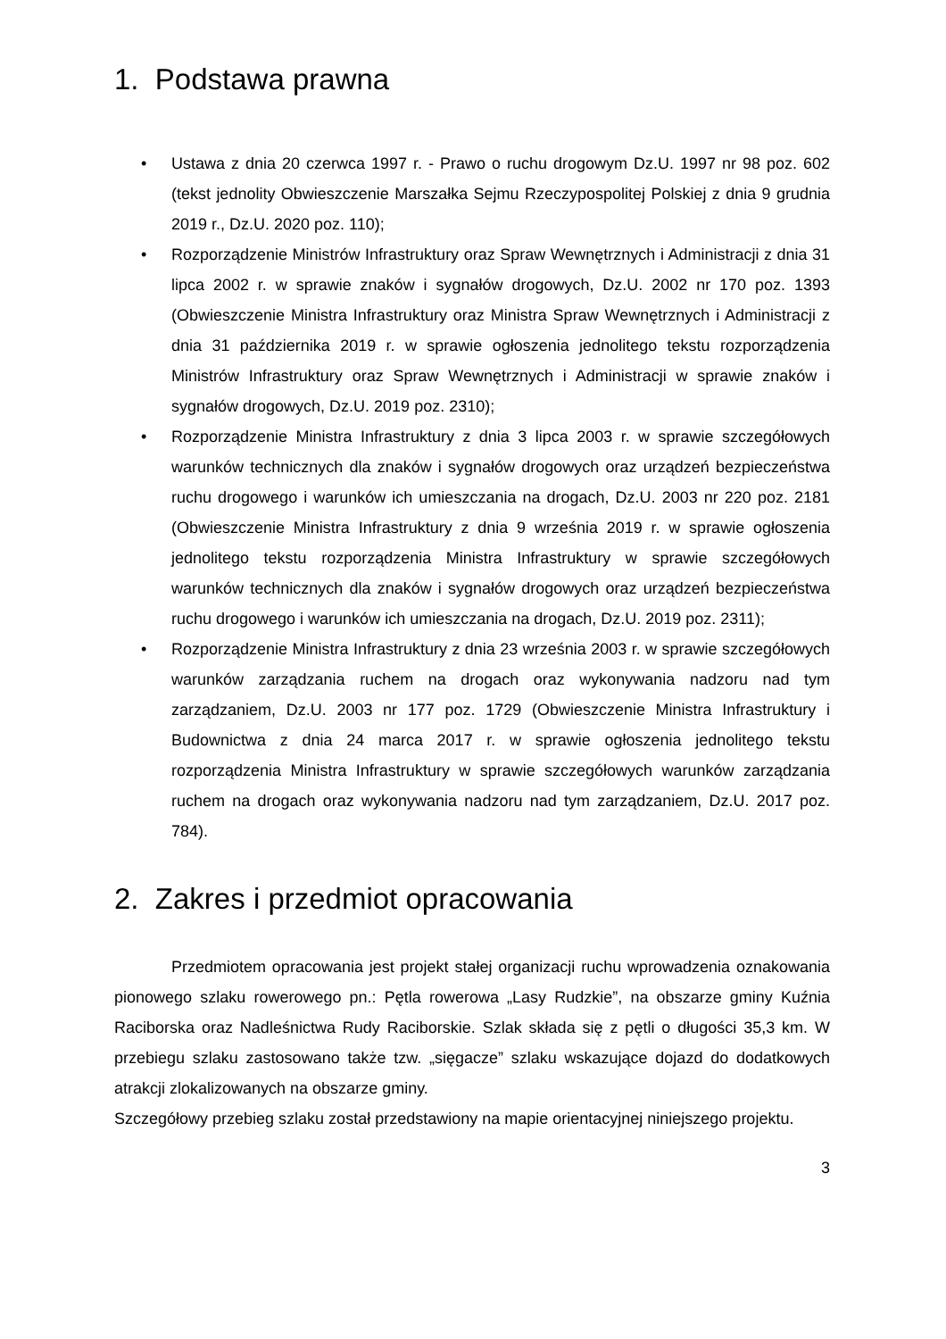1. Podstawa prawna
• Ustawa z dnia 20 czerwca 1997 r. - Prawo o ruchu drogowym Dz.U. 1997 nr 98 poz. 602 (tekst jednolity Obwieszczenie Marszałka Sejmu Rzeczypospolitej Polskiej z dnia 9 grudnia 2019 r., Dz.U. 2020 poz. 110);
• Rozporządzenie Ministrów Infrastruktury oraz Spraw Wewnętrznych i Administracji z dnia 31 lipca 2002 r. w sprawie znaków i sygnałów drogowych, Dz.U. 2002 nr 170 poz. 1393 (Obwieszczenie Ministra Infrastruktury oraz Ministra Spraw Wewnętrznych i Administracji z dnia 31 października 2019 r. w sprawie ogłoszenia jednolitego tekstu rozporządzenia Ministrów Infrastruktury oraz Spraw Wewnętrznych i Administracji w sprawie znaków i sygnałów drogowych, Dz.U. 2019 poz. 2310);
• Rozporządzenie Ministra Infrastruktury z dnia 3 lipca 2003 r. w sprawie szczegółowych warunków technicznych dla znaków i sygnałów drogowych oraz urządzeń bezpieczeństwa ruchu drogowego i warunków ich umieszczania na drogach, Dz.U. 2003 nr 220 poz. 2181 (Obwieszczenie Ministra Infrastruktury z dnia 9 września 2019 r. w sprawie ogłoszenia jednolitego tekstu rozporządzenia Ministra Infrastruktury w sprawie szczegółowych warunków technicznych dla znaków i sygnałów drogowych oraz urządzeń bezpieczeństwa ruchu drogowego i warunków ich umieszczania na drogach, Dz.U. 2019 poz. 2311);
• Rozporządzenie Ministra Infrastruktury z dnia 23 września 2003 r. w sprawie szczegółowych warunków zarządzania ruchem na drogach oraz wykonywania nadzoru nad tym zarządzaniem, Dz.U. 2003 nr 177 poz. 1729 (Obwieszczenie Ministra Infrastruktury i Budownictwa z dnia 24 marca 2017 r. w sprawie ogłoszenia jednolitego tekstu rozporządzenia Ministra Infrastruktury w sprawie szczegółowych warunków zarządzania ruchem na drogach oraz wykonywania nadzoru nad tym zarządzaniem, Dz.U. 2017 poz. 784).
2. Zakres i przedmiot opracowania
Przedmiotem opracowania jest projekt stałej organizacji ruchu wprowadzenia oznakowania pionowego szlaku rowerowego pn.: Pętla rowerowa „Lasy Rudzkie”, na obszarze gminy Kuźnia Raciborska oraz Nadleśnictwa Rudy Raciborskie. Szlak składa się z pętli o długości 35,3 km. W przebiegu szlaku zastosowano także tzw. „sięgacze” szlaku wskazujące dojazd do dodatkowych atrakcji zlokalizowanych na obszarze gminy.
Szczegółowy przebieg szlaku został przedstawiony na mapie orientacyjnej niniejszego projektu.
3